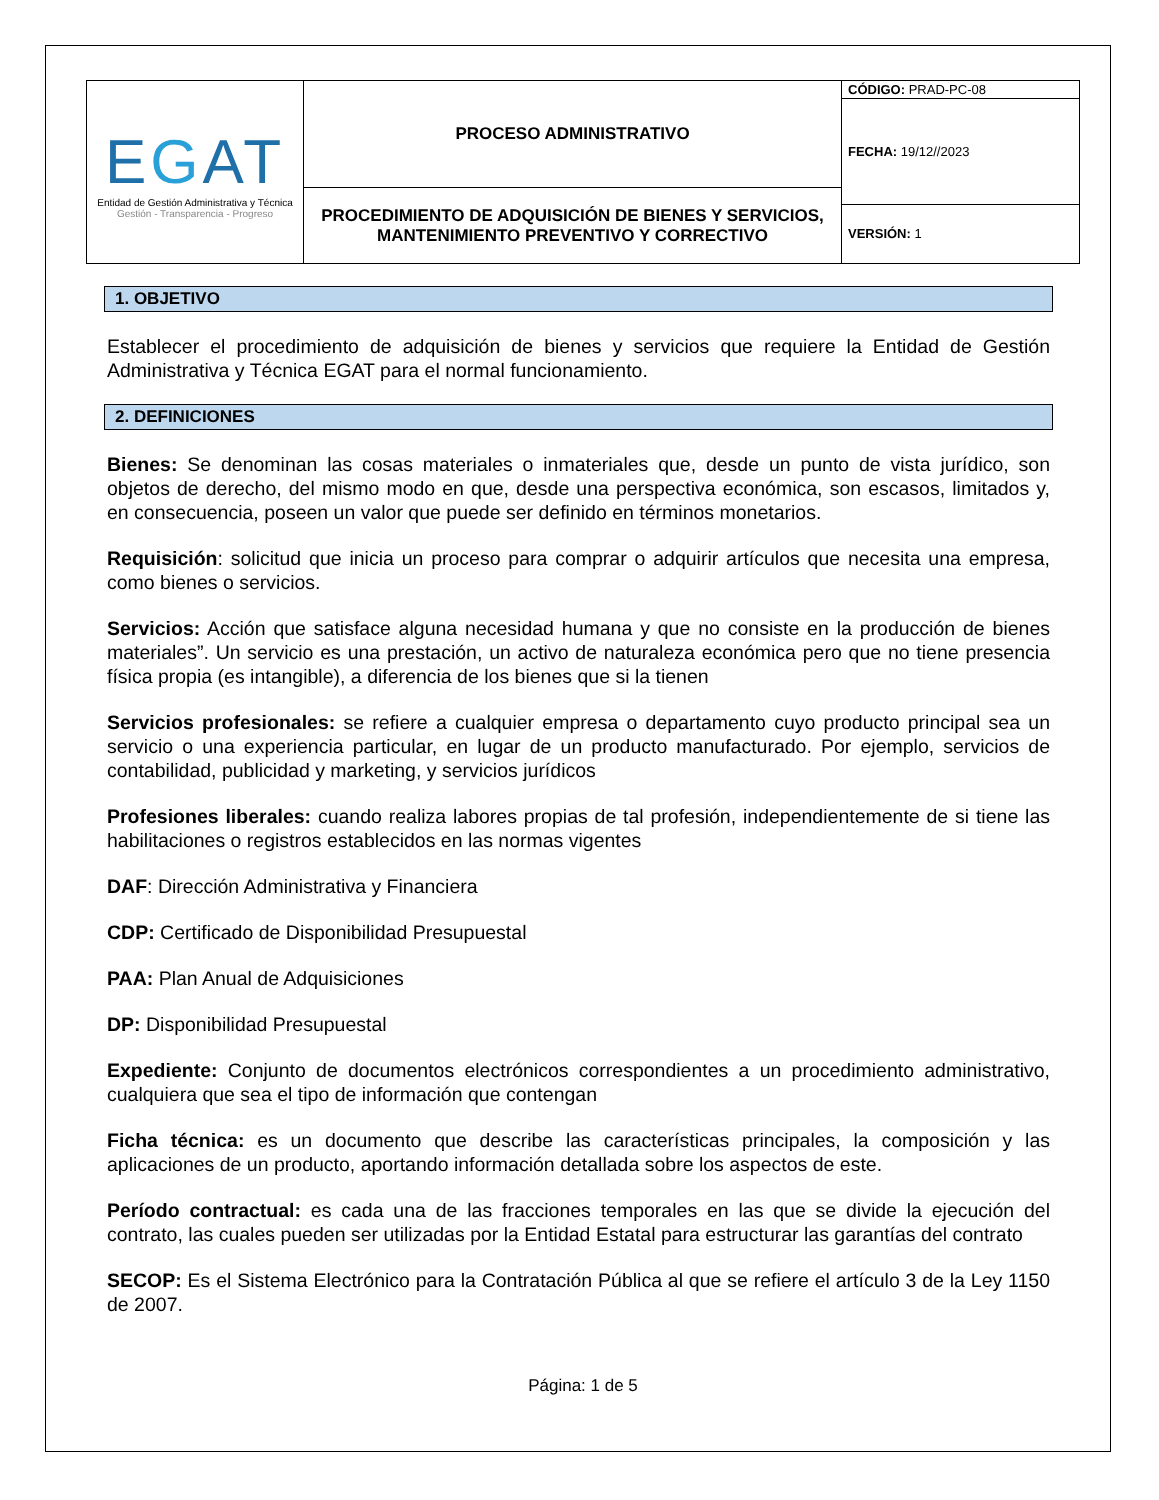| E G AT Entidad de Gestión Administrativa y Técnica Gestión - Transparencia - Progreso | PROCESO ADMINISTRATIVO | CÓDIGO: PRAD-PC-08 |
| | | FECHA: 19/12//2023 |
| | PROCEDIMIENTO DE ADQUISICIÓN DE BIENES Y SERVICIOS, MANTENIMIENTO PREVENTIVO Y CORRECTIVO | |
| | | VERSIÓN: 1 |
1. OBJETIVO
Establecer el procedimiento de adquisición de bienes y servicios que requiere la Entidad de Gestión Administrativa y Técnica EGAT para el normal funcionamiento.
2. DEFINICIONES
Bienes: Se denominan las cosas materiales o inmateriales que, desde un punto de vista jurídico, son objetos de derecho, del mismo modo en que, desde una perspectiva económica, son escasos, limitados y, en consecuencia, poseen un valor que puede ser definido en términos monetarios.
Requisición: solicitud que inicia un proceso para comprar o adquirir artículos que necesita una empresa, como bienes o servicios.
Servicios: Acción que satisface alguna necesidad humana y que no consiste en la producción de bienes materiales”. Un servicio es una prestación, un activo de naturaleza económica pero que no tiene presencia física propia (es intangible), a diferencia de los bienes que si la tienen
Servicios profesionales: se refiere a cualquier empresa o departamento cuyo producto principal sea un servicio o una experiencia particular, en lugar de un producto manufacturado. Por ejemplo, servicios de contabilidad, publicidad y marketing, y servicios jurídicos
Profesiones liberales: cuando realiza labores propias de tal profesión, independientemente de si tiene las habilitaciones o registros establecidos en las normas vigentes
DAF: Dirección Administrativa y Financiera
CDP: Certificado de Disponibilidad Presupuestal
PAA: Plan Anual de Adquisiciones
DP: Disponibilidad Presupuestal
Expediente: Conjunto de documentos electrónicos correspondientes a un procedimiento administrativo, cualquiera que sea el tipo de información que contengan
Ficha técnica: es un documento que describe las características principales, la composición y las aplicaciones de un producto, aportando información detallada sobre los aspectos de este.
Período contractual: es cada una de las fracciones temporales en las que se divide la ejecución del contrato, las cuales pueden ser utilizadas por la Entidad Estatal para estructurar las garantías del contrato
SECOP: Es el Sistema Electrónico para la Contratación Pública al que se refiere el artículo 3 de la Ley 1150 de 2007.
Página: 1 de 5